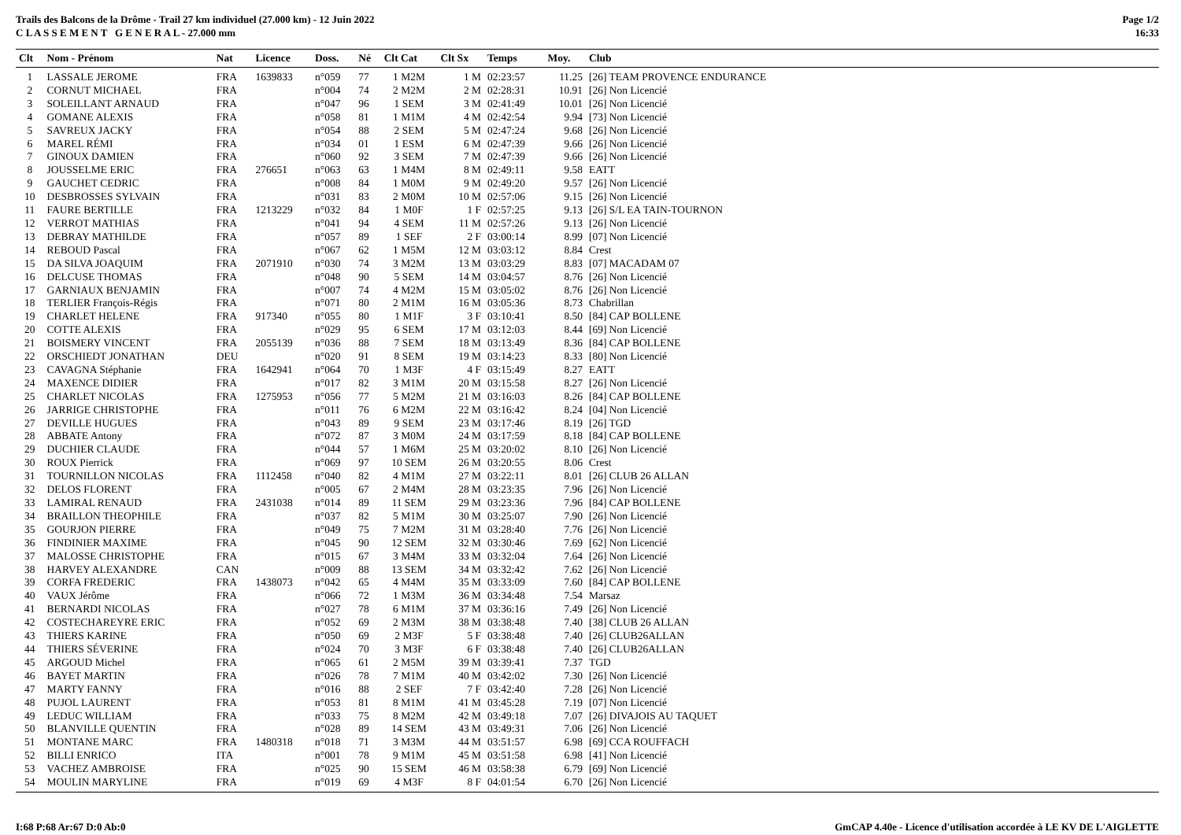Trails des Balcons de la Drôme - Trail 27 km individuel (27.000 km) - 12 Juin 2022
C L A S S E M E N T G E N E R A L - 27.000 mm
Page 1/2
16:33
| Clt | Nom - Prénom | Nat | Licence | Doss. | Né | Clt Cat | Clt Sx | Temps | Moy. | Club |
| --- | --- | --- | --- | --- | --- | --- | --- | --- | --- | --- |
| 1 | LASSALE JEROME | FRA | 1639833 | n°059 | 77 | 1 M2M | 1 M | 02:23:57 | 11.25 | [26] TEAM PROVENCE ENDURANCE |
| 2 | CORNUT MICHAEL | FRA | | n°004 | 74 | 2 M2M | 2 M | 02:28:31 | 10.91 | [26] Non Licencié |
| 3 | SOLEILLANT ARNAUD | FRA | | n°047 | 96 | 1 SEM | 3 M | 02:41:49 | 10.01 | [26] Non Licencié |
| 4 | GOMANE ALEXIS | FRA | | n°058 | 81 | 1 M1M | 4 M | 02:42:54 | 9.94 | [73] Non Licencié |
| 5 | SAVREUX JACKY | FRA | | n°054 | 88 | 2 SEM | 5 M | 02:47:24 | 9.68 | [26] Non Licencié |
| 6 | MAREL RÉMI | FRA | | n°034 | 01 | 1 ESM | 6 M | 02:47:39 | 9.66 | [26] Non Licencié |
| 7 | GINOUX DAMIEN | FRA | | n°060 | 92 | 3 SEM | 7 M | 02:47:39 | 9.66 | [26] Non Licencié |
| 8 | JOUSSELME ERIC | FRA | 276651 | n°063 | 63 | 1 M4M | 8 M | 02:49:11 | 9.58 | EATT |
| 9 | GAUCHET CEDRIC | FRA | | n°008 | 84 | 1 M0M | 9 M | 02:49:20 | 9.57 | [26] Non Licencié |
| 10 | DESBROSSES SYLVAIN | FRA | | n°031 | 83 | 2 M0M | 10 M | 02:57:06 | 9.15 | [26] Non Licencié |
| 11 | FAURE BERTILLE | FRA | 1213229 | n°032 | 84 | 1 M0F | 1 F | 02:57:25 | 9.13 | [26] S/L EA TAIN-TOURNON |
| 12 | VERROT MATHIAS | FRA | | n°041 | 94 | 4 SEM | 11 M | 02:57:26 | 9.13 | [26] Non Licencié |
| 13 | DEBRAY MATHILDE | FRA | | n°057 | 89 | 1 SEF | 2 F | 03:00:14 | 8.99 | [07] Non Licencié |
| 14 | REBOUD Pascal | FRA | | n°067 | 62 | 1 M5M | 12 M | 03:03:12 | 8.84 | Crest |
| 15 | DA SILVA JOAQUIM | FRA | 2071910 | n°030 | 74 | 3 M2M | 13 M | 03:03:29 | 8.83 | [07] MACADAM 07 |
| 16 | DELCUSE THOMAS | FRA | | n°048 | 90 | 5 SEM | 14 M | 03:04:57 | 8.76 | [26] Non Licencié |
| 17 | GARNIAUX BENJAMIN | FRA | | n°007 | 74 | 4 M2M | 15 M | 03:05:02 | 8.76 | [26] Non Licencié |
| 18 | TERLIER François-Régis | FRA | | n°071 | 80 | 2 M1M | 16 M | 03:05:36 | 8.73 | Chabrillan |
| 19 | CHARLET HELENE | FRA | 917340 | n°055 | 80 | 1 M1F | 3 F | 03:10:41 | 8.50 | [84] CAP BOLLENE |
| 20 | COTTE ALEXIS | FRA | | n°029 | 95 | 6 SEM | 17 M | 03:12:03 | 8.44 | [69] Non Licencié |
| 21 | BOISMERY VINCENT | FRA | 2055139 | n°036 | 88 | 7 SEM | 18 M | 03:13:49 | 8.36 | [84] CAP BOLLENE |
| 22 | ORSCHIEDT JONATHAN | DEU | | n°020 | 91 | 8 SEM | 19 M | 03:14:23 | 8.33 | [80] Non Licencié |
| 23 | CAVAGNA Stéphanie | FRA | 1642941 | n°064 | 70 | 1 M3F | 4 F | 03:15:49 | 8.27 | EATT |
| 24 | MAXENCE DIDIER | FRA | | n°017 | 82 | 3 M1M | 20 M | 03:15:58 | 8.27 | [26] Non Licencié |
| 25 | CHARLET NICOLAS | FRA | 1275953 | n°056 | 77 | 5 M2M | 21 M | 03:16:03 | 8.26 | [84] CAP BOLLENE |
| 26 | JARRIGE CHRISTOPHE | FRA | | n°011 | 76 | 6 M2M | 22 M | 03:16:42 | 8.24 | [04] Non Licencié |
| 27 | DEVILLE HUGUES | FRA | | n°043 | 89 | 9 SEM | 23 M | 03:17:46 | 8.19 | [26] TGD |
| 28 | ABBATE Antony | FRA | | n°072 | 87 | 3 M0M | 24 M | 03:17:59 | 8.18 | [84] CAP BOLLENE |
| 29 | DUCHIER CLAUDE | FRA | | n°044 | 57 | 1 M6M | 25 M | 03:20:02 | 8.10 | [26] Non Licencié |
| 30 | ROUX Pierrick | FRA | | n°069 | 97 | 10 SEM | 26 M | 03:20:55 | 8.06 | Crest |
| 31 | TOURNILLON NICOLAS | FRA | 1112458 | n°040 | 82 | 4 M1M | 27 M | 03:22:11 | 8.01 | [26] CLUB 26 ALLAN |
| 32 | DELOS FLORENT | FRA | | n°005 | 67 | 2 M4M | 28 M | 03:23:35 | 7.96 | [26] Non Licencié |
| 33 | LAMIRAL RENAUD | FRA | 2431038 | n°014 | 89 | 11 SEM | 29 M | 03:23:36 | 7.96 | [84] CAP BOLLENE |
| 34 | BRAILLON THEOPHILE | FRA | | n°037 | 82 | 5 M1M | 30 M | 03:25:07 | 7.90 | [26] Non Licencié |
| 35 | GOURJON PIERRE | FRA | | n°049 | 75 | 7 M2M | 31 M | 03:28:40 | 7.76 | [26] Non Licencié |
| 36 | FINDINIER MAXIME | FRA | | n°045 | 90 | 12 SEM | 32 M | 03:30:46 | 7.69 | [62] Non Licencié |
| 37 | MALOSSE CHRISTOPHE | FRA | | n°015 | 67 | 3 M4M | 33 M | 03:32:04 | 7.64 | [26] Non Licencié |
| 38 | HARVEY ALEXANDRE | CAN | | n°009 | 88 | 13 SEM | 34 M | 03:32:42 | 7.62 | [26] Non Licencié |
| 39 | CORFA FREDERIC | FRA | 1438073 | n°042 | 65 | 4 M4M | 35 M | 03:33:09 | 7.60 | [84] CAP BOLLENE |
| 40 | VAUX Jérôme | FRA | | n°066 | 72 | 1 M3M | 36 M | 03:34:48 | 7.54 | Marsaz |
| 41 | BERNARDI NICOLAS | FRA | | n°027 | 78 | 6 M1M | 37 M | 03:36:16 | 7.49 | [26] Non Licencié |
| 42 | COSTECHAREYRE ERIC | FRA | | n°052 | 69 | 2 M3M | 38 M | 03:38:48 | 7.40 | [38] CLUB 26 ALLAN |
| 43 | THIERS KARINE | FRA | | n°050 | 69 | 2 M3F | 5 F | 03:38:48 | 7.40 | [26] CLUB26ALLAN |
| 44 | THIERS SÉVERINE | FRA | | n°024 | 70 | 3 M3F | 6 F | 03:38:48 | 7.40 | [26] CLUB26ALLAN |
| 45 | ARGOUD Michel | FRA | | n°065 | 61 | 2 M5M | 39 M | 03:39:41 | 7.37 | TGD |
| 46 | BAYET MARTIN | FRA | | n°026 | 78 | 7 M1M | 40 M | 03:42:02 | 7.30 | [26] Non Licencié |
| 47 | MARTY FANNY | FRA | | n°016 | 88 | 2 SEF | 7 F | 03:42:40 | 7.28 | [26] Non Licencié |
| 48 | PUJOL LAURENT | FRA | | n°053 | 81 | 8 M1M | 41 M | 03:45:28 | 7.19 | [07] Non Licencié |
| 49 | LEDUC WILLIAM | FRA | | n°033 | 75 | 8 M2M | 42 M | 03:49:18 | 7.07 | [26] DIVAJOIS AU TAQUET |
| 50 | BLANVILLE QUENTIN | FRA | | n°028 | 89 | 14 SEM | 43 M | 03:49:31 | 7.06 | [26] Non Licencié |
| 51 | MONTANE MARC | FRA | 1480318 | n°018 | 71 | 3 M3M | 44 M | 03:51:57 | 6.98 | [69] CCA ROUFFACH |
| 52 | BILLI ENRICO | ITA | | n°001 | 78 | 9 M1M | 45 M | 03:51:58 | 6.98 | [41] Non Licencié |
| 53 | VACHEZ AMBROISE | FRA | | n°025 | 90 | 15 SEM | 46 M | 03:58:38 | 6.79 | [69] Non Licencié |
| 54 | MOULIN MARYLINE | FRA | | n°019 | 69 | 4 M3F | 8 F | 04:01:54 | 6.70 | [26] Non Licencié |
I:68 P:68 Ar:67 D:0 Ab:0 GmCAP 4.40e - Licence d'utilisation accordée à LE KV DE L'AIGLETTE